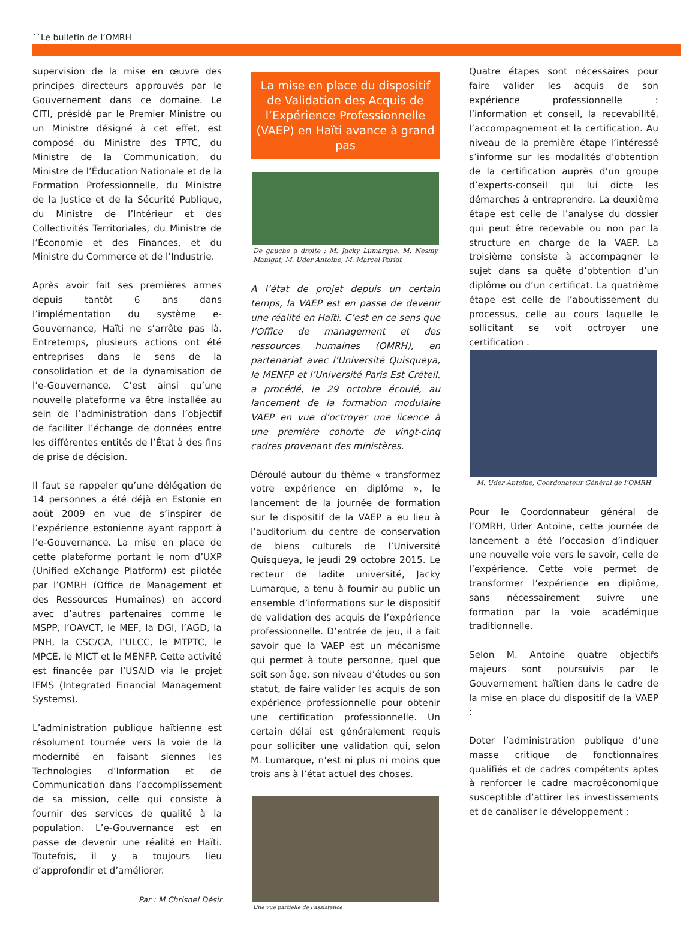``Le bulletin de l’OMRH
supervision de la mise en œuvre des principes directeurs approuvés par le Gouvernement dans ce domaine. Le CITI, présidé par le Premier Ministre ou un Ministre désigné à cet effet, est composé du Ministre des TPTC, du Ministre de la Communication, du Ministre de l’Éducation Nationale et de la Formation Professionnelle, du Ministre de la Justice et de la Sécurité Publique, du Ministre de l’Intérieur et des Collectivités Territoriales, du Ministre de l’Économie et des Finances, et du Ministre du Commerce et de l’Industrie.
Après avoir fait ses premières armes depuis tantôt 6 ans dans l’implémentation du système e-Gouvernance, Haïti ne s’arrête pas là. Entretemps, plusieurs actions ont été entreprises dans le sens de la consolidation et de la dynamisation de l’e-Gouvernance. C’est ainsi qu’une nouvelle plateforme va être installée au sein de l’administration dans l’objectif de faciliter l’échange de données entre les différentes entités de l’État à des fins de prise de décision.
Il faut se rappeler qu’une délégation de 14 personnes a été déjà en Estonie en août 2009 en vue de s’inspirer de l’expérience estonienne ayant rapport à l’e-Gouvernance. La mise en place de cette plateforme portant le nom d’UXP (Unified eXchange Platform) est pilotée par l’OMRH (Office de Management et des Ressources Humaines) en accord avec d’autres partenaires comme le MSPP, l’OAVCT, le MEF, la DGI, l’AGD, la PNH, la CSC/CA, l’ULCC, le MTPTC, le MPCE, le MICT et le MENFP. Cette activité est financée par l’USAID via le projet IFMS (Integrated Financial Management Systems).
L’administration publique haïtienne est résolument tournée vers la voie de la modernité en faisant siennes les Technologies d’Information et de Communication dans l’accomplissement de sa mission, celle qui consiste à fournir des services de qualité à la population. L’e-Gouvernance est en passe de devenir une réalité en Haïti. Toutefois, il y a toujours lieu d’approfondir et d’améliorer.
Par : M Chrisnel Désir
La mise en place du dispositif de Validation des Acquis de l’Expérience Professionnelle (VAEP) en Haïti avance à grand pas
De gauche à droite : M. Jacky Lumarque, M. Nesmy Manigat, M. Uder Antoine, M. Marcel Pariat
A l’état de projet depuis un certain temps, la VAEP est en passe de devenir une réalité en Haïti. C’est en ce sens que l’Office de management et des ressources humaines (OMRH), en partenariat avec l’Université Quisqueya, le MENFP et l’Université Paris Est Créteil, a procédé, le 29 octobre écoulé, au lancement de la formation modulaire VAEP en vue d’octroyer une licence à une première cohorte de vingt-cinq cadres provenant des ministères.
Déroulé autour du thème « transformez votre expérience en diplôme », le lancement de la journée de formation sur le dispositif de la VAEP a eu lieu à l’auditorium du centre de conservation de biens culturels de l’Université Quisqueya, le jeudi 29 octobre 2015. Le recteur de ladite université, Jacky Lumarque, a tenu à fournir au public un ensemble d’informations sur le dispositif de validation des acquis de l’expérience professionnelle. D’entrée de jeu, il a fait savoir que la VAEP est un mécanisme qui permet à toute personne, quel que soit son âge, son niveau d’études ou son statut, de faire valider les acquis de son expérience professionnelle pour obtenir une certification professionnelle. Un certain délai est généralement requis pour solliciter une validation qui, selon M. Lumarque, n’est ni plus ni moins que trois ans à l’état actuel des choses.
Une vue partielle de l’assistance
Quatre étapes sont nécessaires pour faire valider les acquis de son expérience professionnelle : l’information et conseil, la recevabilité, l’accompagnement et la certification. Au niveau de la première étape l’intéressé s’informe sur les modalités d’obtention de la certification auprès d’un groupe d’experts-conseil qui lui dicte les démarches à entreprendre. La deuxième étape est celle de l’analyse du dossier qui peut être recevable ou non par la structure en charge de la VAEP. La troisième consiste à accompagner le sujet dans sa quête d’obtention d’un diplôme ou d’un certificat. La quatrième étape est celle de l’aboutissement du processus, celle au cours laquelle le sollicitant se voit octroyer une certification .
M. Uder Antoine, Coordonateur Général de l’OMRH
Pour le Coordonnateur général de l’OMRH, Uder Antoine, cette journée de lancement a été l’occasion d’indiquer une nouvelle voie vers le savoir, celle de l’expérience. Cette voie permet de transformer l’expérience en diplôme, sans nécessairement suivre une formation par la voie académique traditionnelle.
Selon M. Antoine quatre objectifs majeurs sont poursuivis par le Gouvernement haïtien dans le cadre de la mise en place du dispositif de la VAEP :
Doter l’administration publique d’une masse critique de fonctionnaires qualifiés et de cadres compétents aptes à renforcer le cadre macroéconomique susceptible d’attirer les investissements et de canaliser le développement ;